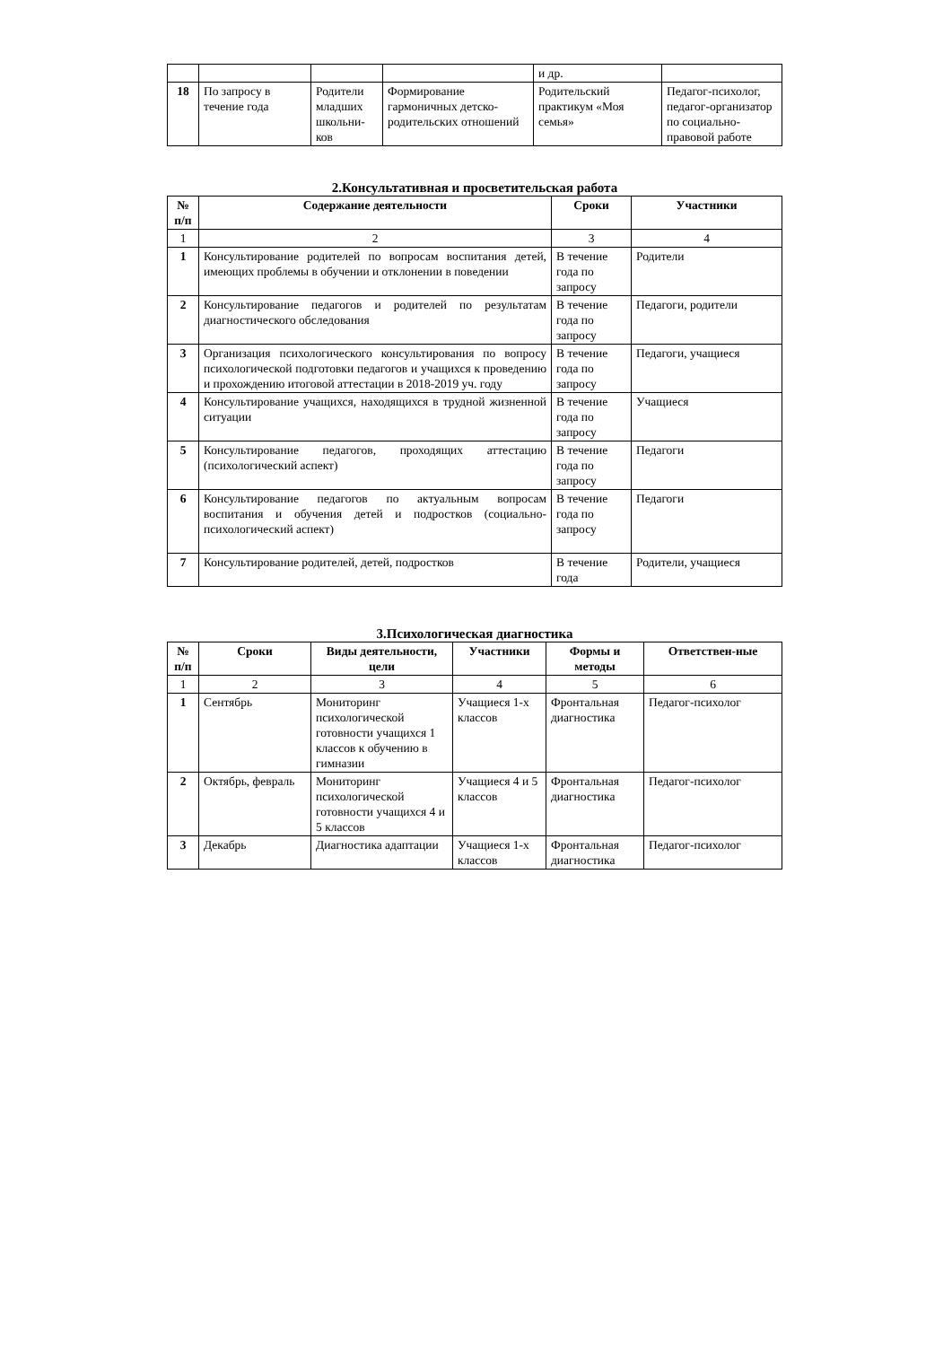| | | | | и др. | |
| 18 | По запросу в течение года | Родители младших школьни-ков | Формирование гармоничных детско-родительских отношений | Родительский практикум «Моя семья» | Педагог-психолог, педагог-организатор по социально-правовой работе |
2.Консультативная и просветительская работа
| № п/п | Содержание деятельности | Сроки | Участники |
| --- | --- | --- | --- |
| 1 | 2 | 3 | 4 |
| 1 | Консультирование родителей по вопросам воспитания детей, имеющих проблемы в обучении и отклонении в поведении | В течение года по запросу | Родители |
| 2 | Консультирование педагогов и родителей по результатам диагностического обследования | В течение года по запросу | Педагоги, родители |
| 3 | Организация психологического консультирования по вопросу психологической подготовки педагогов и учащихся к проведению и прохождению итоговой аттестации в 2018-2019 уч. году | В течение года по запросу | Педагоги, учащиеся |
| 4 | Консультирование учащихся, находящихся в трудной жизненной ситуации | В течение года по запросу | Учащиеся |
| 5 | Консультирование педагогов, проходящих аттестацию (психологический аспект) | В течение года по запросу | Педагоги |
| 6 | Консультирование педагогов по актуальным вопросам воспитания и обучения детей и подростков (социально-психологический аспект) | В течение года по запросу | Педагоги |
| 7 | Консультирование родителей, детей, подростков | В течение года | Родители, учащиеся |
3.Психологическая диагностика
| № п/п | Сроки | Виды деятельности, цели | Участники | Формы и методы | Ответствен-ные |
| --- | --- | --- | --- | --- | --- |
| 1 | 2 | 3 | 4 | 5 | 6 |
| 1 | Сентябрь | Мониторинг психологической готовности учащихся 1 классов к обучению в гимназии | Учащиеся 1-х классов | Фронтальная диагностика | Педагог-психолог |
| 2 | Октябрь, февраль | Мониторинг психологической готовности учащихся 4 и 5 классов | Учащиеся 4 и 5 классов | Фронтальная диагностика | Педагог-психолог |
| 3 | Декабрь | Диагностика адаптации | Учащиеся 1-х классов | Фронтальная диагностика | Педагог-психолог |